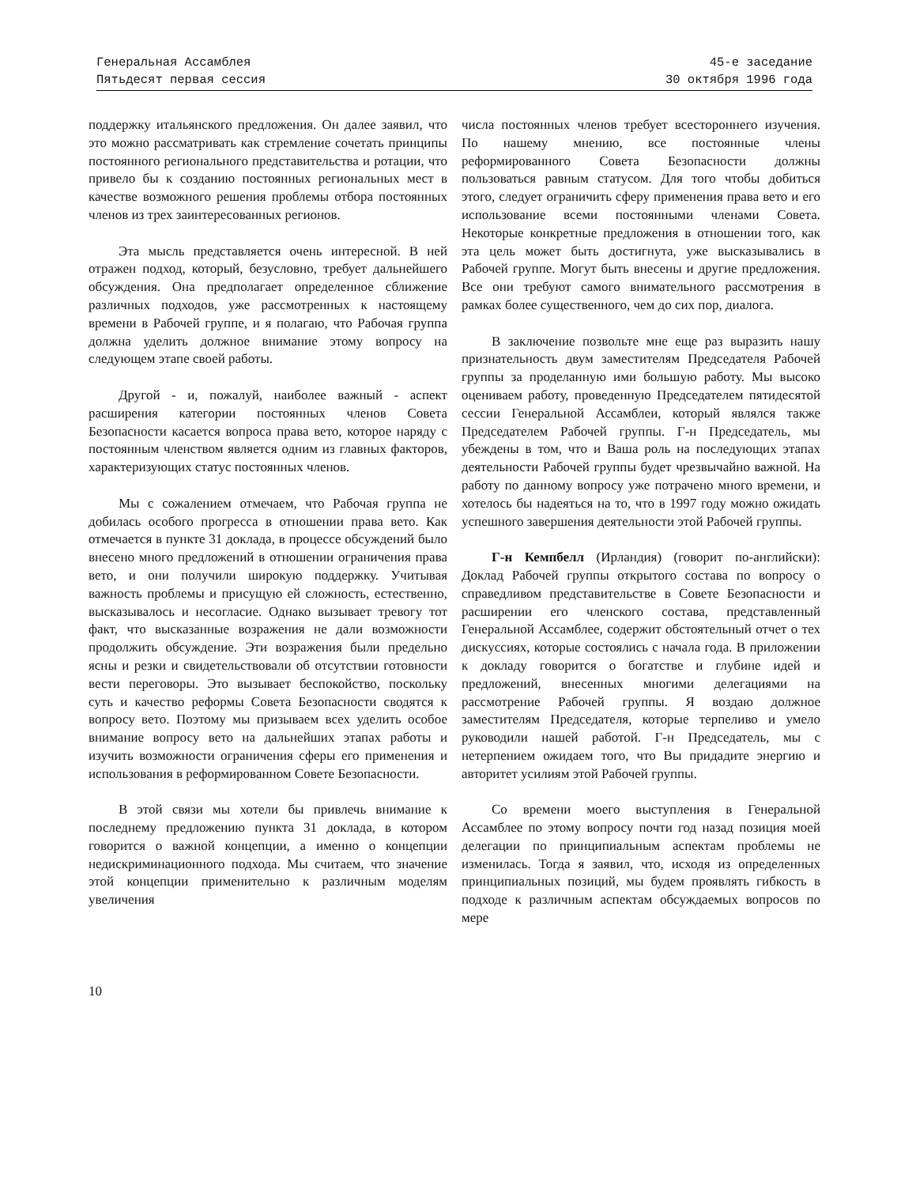Генеральная Ассамблея
Пятьдесят первая сессия
45-е заседание
30 октября 1996 года
поддержку итальянского предложения. Он далее заявил, что это можно рассматривать как стремление сочетать принципы постоянного регионального представительства и ротации, что привело бы к созданию постоянных региональных мест в качестве возможного решения проблемы отбора постоянных членов из трех заинтересованных регионов.
Эта мысль представляется очень интересной. В ней отражен подход, который, безусловно, требует дальнейшего обсуждения. Она предполагает определенное сближение различных подходов, уже рассмотренных к настоящему времени в Рабочей группе, и я полагаю, что Рабочая группа должна уделить должное внимание этому вопросу на следующем этапе своей работы.
Другой - и, пожалуй, наиболее важный - аспект расширения категории постоянных членов Совета Безопасности касается вопроса права вето, которое наряду с постоянным членством является одним из главных факторов, характеризующих статус постоянных членов.
Мы с сожалением отмечаем, что Рабочая группа не добилась особого прогресса в отношении права вето. Как отмечается в пункте 31 доклада, в процессе обсуждений было внесено много предложений в отношении ограничения права вето, и они получили широкую поддержку. Учитывая важность проблемы и присущую ей сложность, естественно, высказывалось и несогласие. Однако вызывает тревогу тот факт, что высказанные возражения не дали возможности продолжить обсуждение. Эти возражения были предельно ясны и резки и свидетельствовали об отсутствии готовности вести переговоры. Это вызывает беспокойство, поскольку суть и качество реформы Совета Безопасности сводятся к вопросу вето. Поэтому мы призываем всех уделить особое внимание вопросу вето на дальнейших этапах работы и изучить возможности ограничения сферы его применения и использования в реформированном Совете Безопасности.
В этой связи мы хотели бы привлечь внимание к последнему предложению пункта 31 доклада, в котором говорится о важной концепции, а именно о концепции недискриминационного подхода. Мы считаем, что значение этой концепции применительно к различным моделям увеличения
числа постоянных членов требует всестороннего изучения. По нашему мнению, все постоянные члены реформированного Совета Безопасности должны пользоваться равным статусом. Для того чтобы добиться этого, следует ограничить сферу применения права вето и его использование всеми постоянными членами Совета. Некоторые конкретные предложения в отношении того, как эта цель может быть достигнута, уже высказывались в Рабочей группе. Могут быть внесены и другие предложения. Все они требуют самого внимательного рассмотрения в рамках более существенного, чем до сих пор, диалога.
В заключение позвольте мне еще раз выразить нашу признательность двум заместителям Председателя Рабочей группы за проделанную ими большую работу. Мы высоко оцениваем работу, проведенную Председателем пятидесятой сессии Генеральной Ассамблеи, который являлся также Председателем Рабочей группы. Г-н Председатель, мы убеждены в том, что и Ваша роль на последующих этапах деятельности Рабочей группы будет чрезвычайно важной. На работу по данному вопросу уже потрачено много времени, и хотелось бы надеяться на то, что в 1997 году можно ожидать успешного завершения деятельности этой Рабочей группы.
Г-н Кемпбелл (Ирландия) (говорит по-английски): Доклад Рабочей группы открытого состава по вопросу о справедливом представительстве в Совете Безопасности и расширении его членского состава, представленный Генеральной Ассамблее, содержит обстоятельный отчет о тех дискуссиях, которые состоялись с начала года. В приложении к докладу говорится о богатстве и глубине идей и предложений, внесенных многими делегациями на рассмотрение Рабочей группы. Я воздаю должное заместителям Председателя, которые терпеливо и умело руководили нашей работой. Г-н Председатель, мы с нетерпением ожидаем того, что Вы придадите энергию и авторитет усилиям этой Рабочей группы.
Со времени моего выступления в Генеральной Ассамблее по этому вопросу почти год назад позиция моей делегации по принципиальным аспектам проблемы не изменилась. Тогда я заявил, что, исходя из определенных принципиальных позиций, мы будем проявлять гибкость в подходе к различным аспектам обсуждаемых вопросов по мере
10